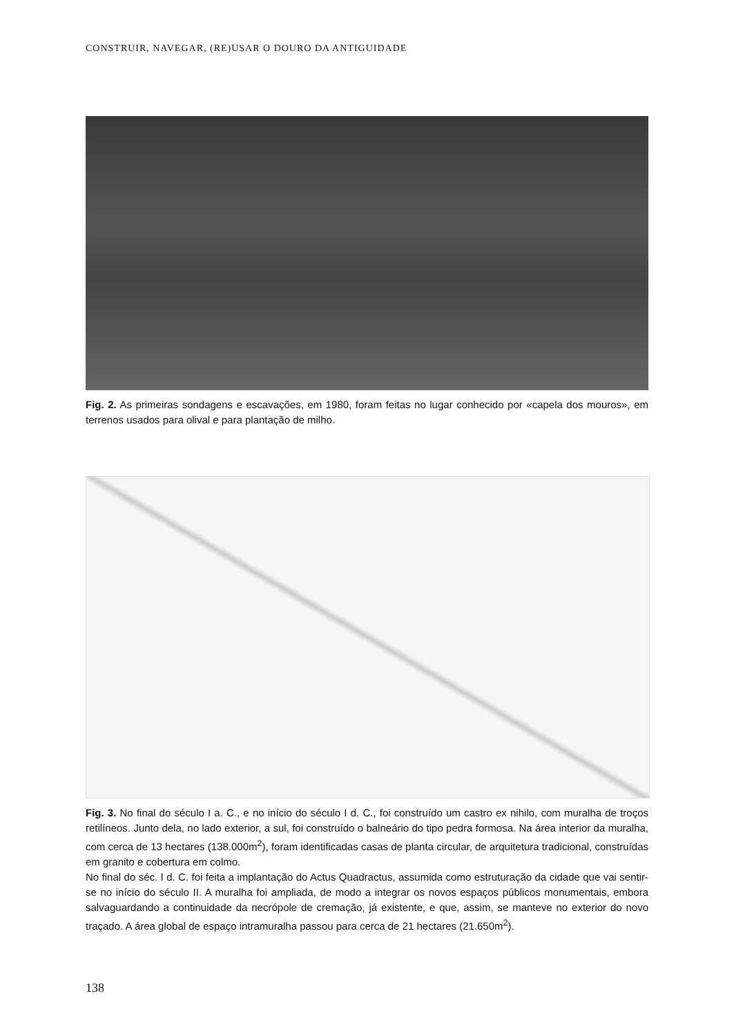CONSTRUIR, NAVEGAR, (RE)USAR O DOURO DA ANTIGUIDADE
Fig. 2. As primeiras sondagens e escavações, em 1980, foram feitas no lugar conhecido por «capela dos mouros», em terrenos usados para olival e para plantação de milho.
Fig. 3. No final do século I a. C., e no início do século I d. C., foi construído um castro ex nihilo, com muralha de troços retilíneos. Junto dela, no lado exterior, a sul, foi construído o balneário do tipo pedra formosa. Na área interior da muralha, com cerca de 13 hectares (138.000m<sup>2</sup>), foram identificadas casas de planta circular, de arquitetura tradicional, construídas em granito e cobertura em colmo.
No final do séc. I d. C. foi feita a implantação do Actus Quadractus, assumida como estruturação da cidade que vai sentir-se no início do século II. A muralha foi ampliada, de modo a integrar os novos espaços públicos monumentais, embora salvaguardando a continuidade da necrópole de cremação, já existente, e que, assim, se manteve no exterior do novo traçado. A área global de espaço intramuralha passou para cerca de 21 hectares (21.650m<sup>2</sup>).
138